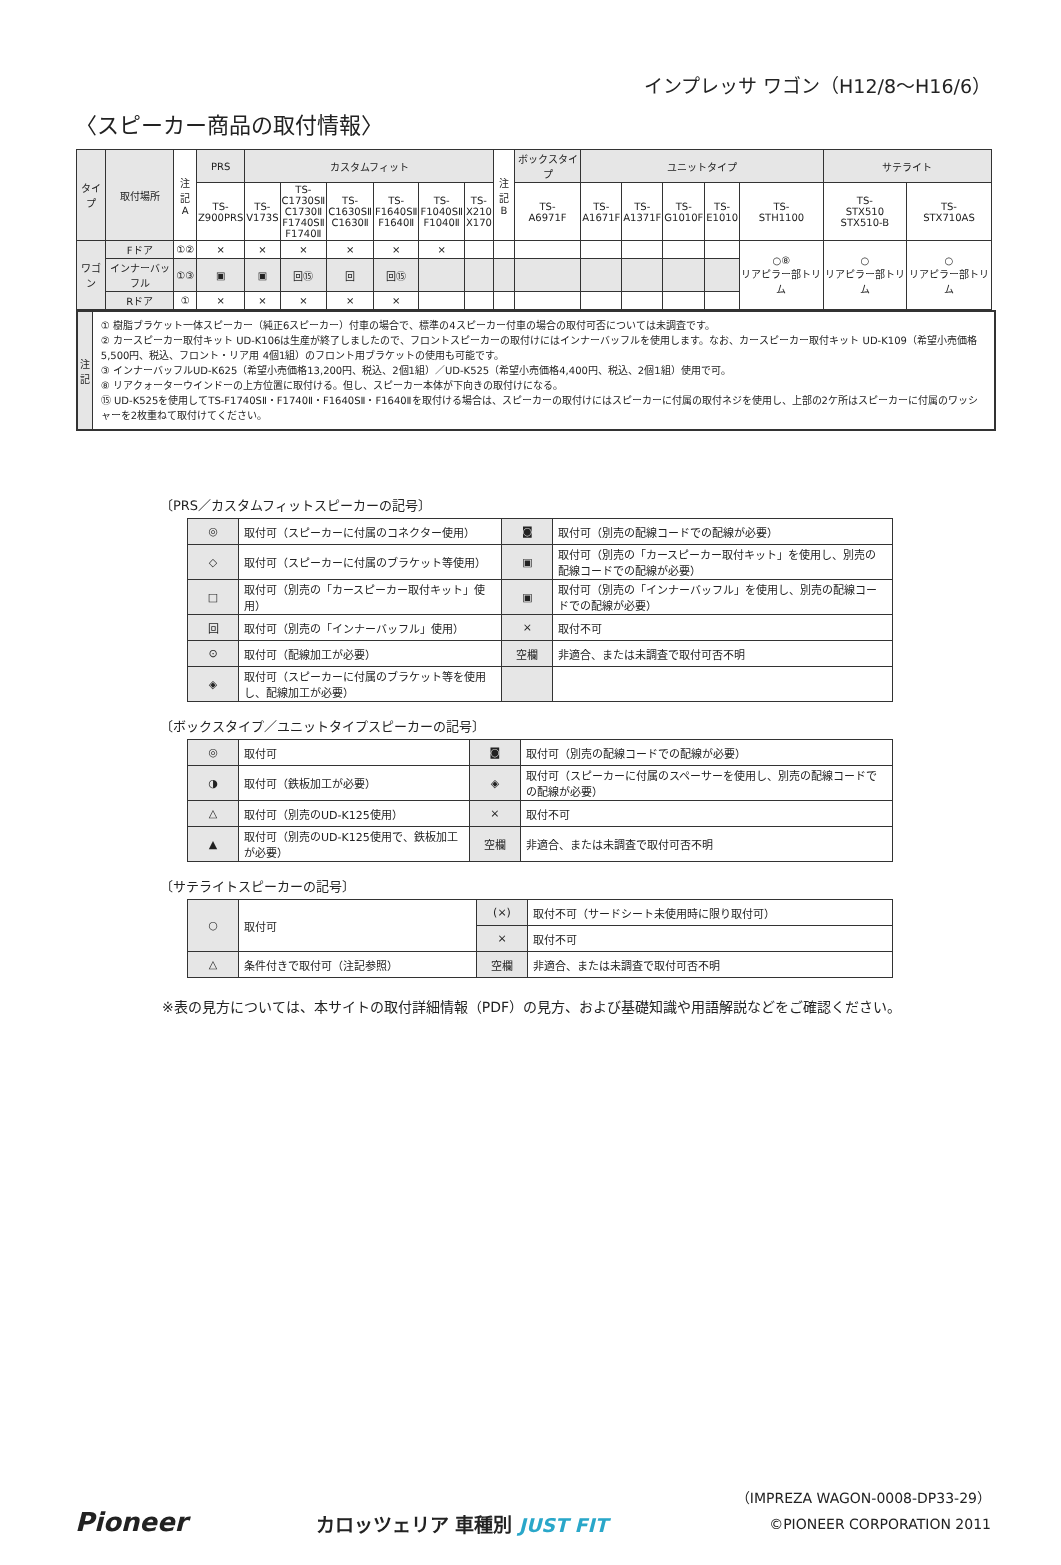インプレッサ ワゴン（H12/8〜H16/6）
〈スピーカー商品の取付情報〉
| タイプ | 取付場所 | 注記 A | PRS | カスタムフィット | | | | | | 注記 B | ボックスタイプ | ユニットタイプ | | | | | サテライト | |
| | | | TS- Z900PRS | TS- V173S | TS- C1730SⅡ C1730Ⅱ F1740SⅡ F1740Ⅱ | TS- C1630SⅡ C1630Ⅱ | TS- F1640SⅡ F1640Ⅱ | TS- F1040SⅡ F1040Ⅱ | TS- X210 X170 | | TS- A6971F | TS- A1671F | TS- A1371F | TS- G1010F | TS- E1010 | TS- STH1100 | TS- STX510 STX510-B | TS- STX710AS |
| ワゴン | Fドア | ①② | × | × | × | × | × | × | | | | | | | | ○⑧ リアピラー部トリム | ○ リアピラー部トリム | ○ リアピラー部トリム |
| | インナーバッフル | ①③ | ▣ | ▣ | 回⑮ | 回 | 回⑮ | | | | | | | | | | | |
| | Rドア | ① | × | × | × | × | × | | | | | | | | | | | |
注
記
① 樹脂ブラケット一体スピーカー（純正6スピーカー）付車の場合で、標準の4スピーカー付車の場合の取付可否については未調査です。
② カースピーカー取付キット UD-K106は生産が終了しましたので、フロントスピーカーの取付けにはインナーバッフルを使用します。なお、カースピーカー取付キット UD-K109（希望小売価格5,500円、税込、フロント・リア用 4個1組）のフロント用ブラケットの使用も可能です。
③ インナーバッフルUD-K625（希望小売価格13,200円、税込、2個1組）／UD-K525（希望小売価格4,400円、税込、2個1組）使用で可。
⑧ リアクォーターウインドーの上方位置に取付ける。但し、スピーカー本体が下向きの取付けになる。
⑮ UD-K525を使用してTS-F1740SⅡ・F1740Ⅱ・F1640SⅡ・F1640Ⅱを取付ける場合は、スピーカーの取付けにはスピーカーに付属の取付ネジを使用し、上部の2ケ所はスピーカーに付属のワッシャーを2枚重ねて取付けてください。
〔PRS／カスタムフィットスピーカーの記号〕
| ◎ | 取付可（スピーカーに付属のコネクター使用） | ◙ | 取付可（別売の配線コードでの配線が必要） |
| ◇ | 取付可（スピーカーに付属のブラケット等使用） | ▣ | 取付可（別売の「カースピーカー取付キット」を使用し、別売の配線コードでの配線が必要） |
| □ | 取付可（別売の「カースピーカー取付キット」使用） | ▣ | 取付可（別売の「インナーバッフル」を使用し、別売の配線コードでの配線が必要） |
| 回 | 取付可（別売の「インナーバッフル」使用） | × | 取付不可 |
| ⊙ | 取付可（配線加工が必要） | 空欄 | 非適合、または未調査で取付可否不明 |
| ◈ | 取付可（スピーカーに付属のブラケット等を使用し、配線加工が必要） | | |
〔ボックスタイプ／ユニットタイプスピーカーの記号〕
| ◎ | 取付可 | ◙ | 取付可（別売の配線コードでの配線が必要） |
| ◑ | 取付可（鉄板加工が必要） | ◈ | 取付可（スピーカーに付属のスペーサーを使用し、別売の配線コードでの配線が必要） |
| △ | 取付可（別売のUD-K125使用） | × | 取付不可 |
| ▲ | 取付可（別売のUD-K125使用で、鉄板加工が必要） | 空欄 | 非適合、または未調査で取付可否不明 |
〔サテライトスピーカーの記号〕
| ○ | 取付可 | (×) | 取付不可（サードシート未使用時に限り取付可） |
| | | × | 取付不可 |
| △ | 条件付きで取付可（注記参照） | 空欄 | 非適合、または未調査で取付可否不明 |
※表の見方については、本サイトの取付詳細情報（PDF）の見方、および基礎知識や用語解説などをご確認ください。
Pioneer
カロッツェリア 車種別 JUST FIT
（IMPREZA WAGON-0008-DP33-29）
©PIONEER CORPORATION 2011